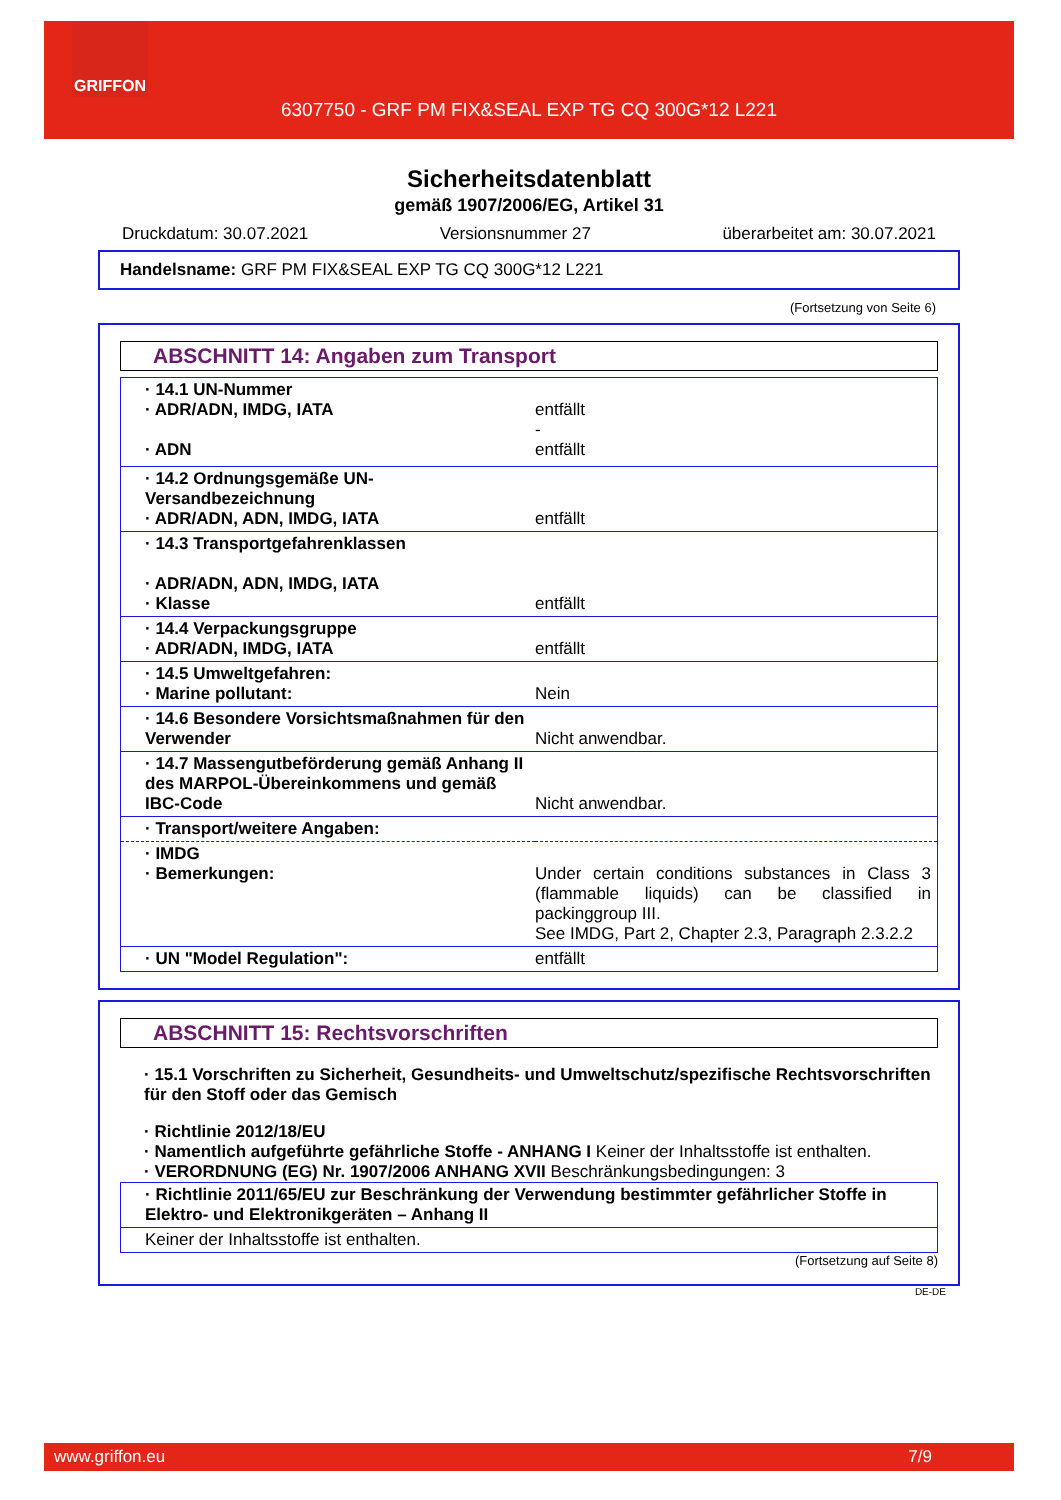GRIFFON
6307750 - GRF PM FIX&SEAL EXP TG CQ 300G*12 L221
Sicherheitsdatenblatt
gemäß 1907/2006/EG, Artikel 31
Druckdatum: 30.07.2021 Versionsnummer 27 überarbeitet am: 30.07.2021
Handelsname: GRF PM FIX&SEAL EXP TG CQ 300G*12 L221
(Fortsetzung von Seite 6)
ABSCHNITT 14: Angaben zum Transport
| · 14.1 UN-Nummer · ADR/ADN, IMDG, IATA · ADN | entfällt - entfällt |
| · 14.2 Ordnungsgemäße UN-Versandbezeichnung · ADR/ADN, ADN, IMDG, IATA | entfällt |
| · 14.3 Transportgefahrenklassen · ADR/ADN, ADN, IMDG, IATA · Klasse | entfällt |
| · 14.4 Verpackungsgruppe · ADR/ADN, IMDG, IATA | entfällt |
| · 14.5 Umweltgefahren: · Marine pollutant: | Nein |
| · 14.6 Besondere Vorsichtsmaßnahmen für den Verwender | Nicht anwendbar. |
| · 14.7 Massengutbeförderung gemäß Anhang II des MARPOL-Übereinkommens und gemäß IBC-Code | Nicht anwendbar. |
| · Transport/weitere Angaben: | |
| · IMDG · Bemerkungen: | Under certain conditions substances in Class 3 (flammable liquids) can be classified in packinggroup III. See IMDG, Part 2, Chapter 2.3, Paragraph 2.3.2.2 |
| · UN "Model Regulation": | entfällt |
ABSCHNITT 15: Rechtsvorschriften
· 15.1 Vorschriften zu Sicherheit, Gesundheits- und Umweltschutz/spezifische Rechtsvorschriften für den Stoff oder das Gemisch
· Richtlinie 2012/18/EU
· Namentlich aufgeführte gefährliche Stoffe - ANHANG I Keiner der Inhaltsstoffe ist enthalten.
· VERORDNUNG (EG) Nr. 1907/2006 ANHANG XVII Beschränkungsbedingungen: 3
| · Richtlinie 2011/65/EU zur Beschränkung der Verwendung bestimmter gefährlicher Stoffe in Elektro- und Elektronikgeräten – Anhang II |
| Keiner der Inhaltsstoffe ist enthalten. |
(Fortsetzung auf Seite 8)
DE-DE
www.griffon.eu 7/9